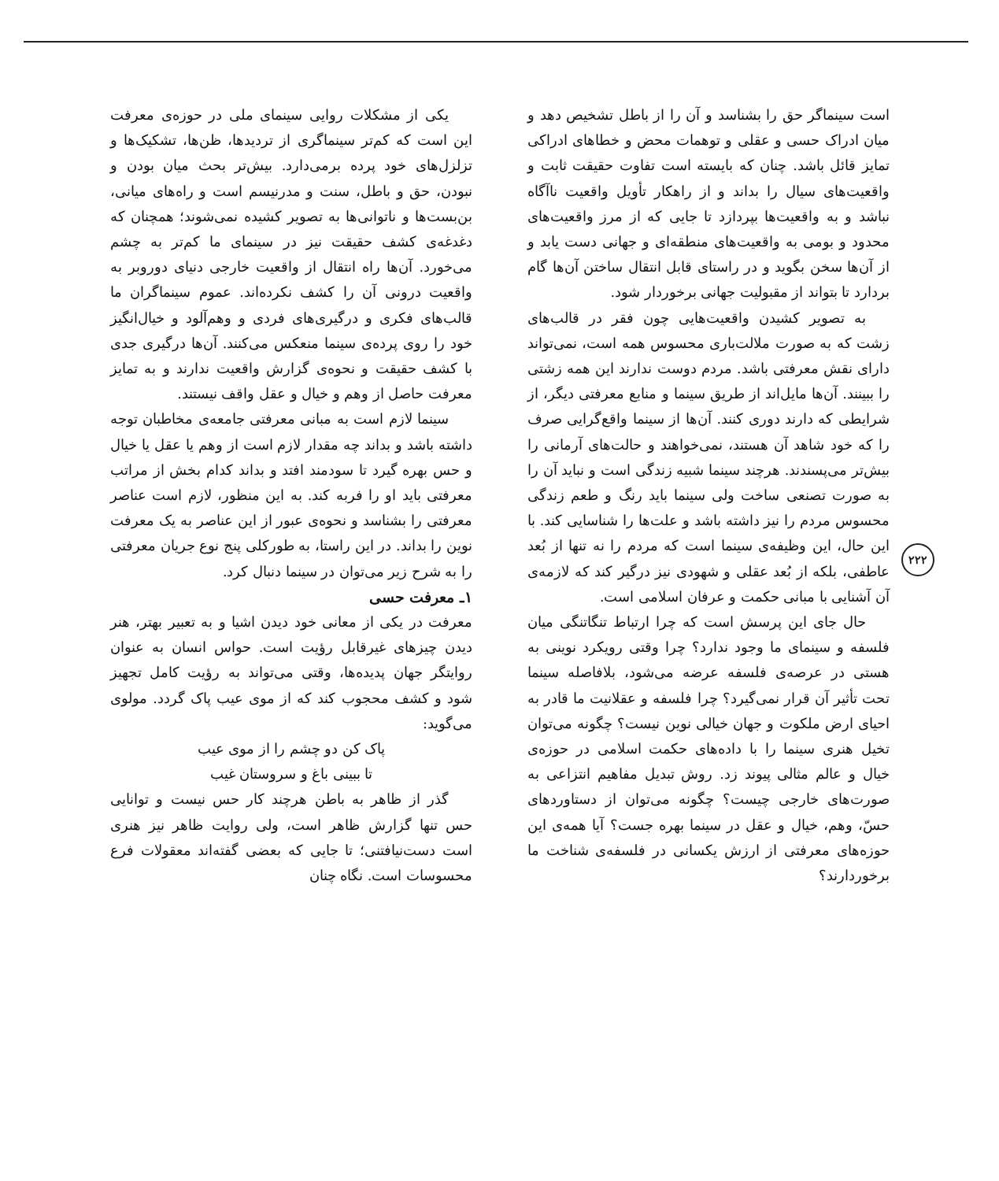است سینماگر حق را بشناسد و آن را از باطل تشخیص دهد و میان ادراک حسی و عقلی و توهمات محض و خطاهای ادراکی تمایز قائل باشد. چنان که بایسته است تفاوت حقیقت ثابت و واقعیت‌های سیال را بداند و از راهکار تأویل واقعیت ناآگاه نباشد و به واقعیت‌ها بپردازد تا جایی که از مرز واقعیت‌های محدود و بومی به واقعیت‌های منطقه‌ای و جهانی دست یابد و از آن‌ها سخن بگوید و در راستای قابل انتقال ساختن آن‌ها گام بردارد تا بتواند از مقبولیت جهانی برخوردار شود.
به تصویر کشیدن واقعیت‌هایی چون فقر در قالب‌های زشت که به صورت ملالت‌باری محسوس همه است، نمی‌تواند دارای نقش معرفتی باشد. مردم دوست ندارند این همه زشتی را ببینند. آن‌ها مایل‌اند از طریق سینما و منابع معرفتی دیگر، از شرایطی که دارند دوری کنند. آن‌ها از سینما واقع‌گرایی صرف را که خود شاهد آن هستند، نمی‌خواهند و حالت‌های آرمانی را بیش‌تر می‌پسندند. هرچند سینما شبیه زندگی است و نباید آن را به صورت تصنعی ساخت ولی سینما باید رنگ و طعم زندگی محسوس مردم را نیز داشته باشد و علت‌ها را شناسایی کند. با این حال، این وظیفه‌ی سینما است که مردم را نه تنها از بُعد عاطفی، بلکه از بُعد عقلی و شهودی نیز درگیر کند که لازمه‌ی آن آشنایی با مبانی حکمت و عرفان اسلامی است.
حال جای این پرسش است که چرا ارتباط تنگاتنگی میان فلسفه و سینمای ما وجود ندارد؟ چرا وقتی رویکرد نوینی به هستی در عرصه‌ی فلسفه عرضه می‌شود، بلافاصله سینما تحت تأثیر آن قرار نمی‌گیرد؟ چرا فلسفه و عقلانیت ما قادر به احیای ارض ملکوت و جهان خیالی نوین نیست؟ چگونه می‌توان تخیل هنری سینما را با داده‌های حکمت اسلامی در حوزه‌ی خیال و عالم مثالی پیوند زد. روش تبدیل مفاهیم انتزاعی به صورت‌های خارجی چیست؟ چگونه می‌توان از دستاوردهای حسّ، وهم، خیال و عقل در سینما بهره جست؟ آیا همه‌ی این حوزه‌های معرفتی از ارزش یکسانی در فلسفه‌ی شناخت ما برخوردارند؟
یکی از مشکلات روایی سینمای ملی در حوزه‌ی معرفت این است که کم‌تر سینماگری از تردیدها، ظن‌ها، تشکیک‌ها و تزلزل‌های خود پرده برمی‌دارد. بیش‌تر بحث میان بودن و نبودن، حق و باطل، سنت و مدرنیسم است و راه‌های میانی، بن‌بست‌ها و ناتوانی‌ها به تصویر کشیده نمی‌شوند؛ همچنان که دغدغه‌ی کشف حقیقت نیز در سینمای ما کم‌تر به چشم می‌خورد. آن‌ها راه انتقال از واقعیت خارجی دنیای دوروبر به واقعیت درونی آن را کشف نکرده‌اند. عموم سینماگران ما قالب‌های فکری و درگیری‌های فردی و وهم‌آلود و خیال‌انگیز خود را روی پرده‌ی سینما منعکس می‌کنند. آن‌ها درگیری جدی با کشف حقیقت و نحوه‌ی گزارش واقعیت ندارند و به تمایز معرفت حاصل از وهم و خیال و عقل واقف نیستند.
سینما لازم است به مبانی معرفتی جامعه‌ی مخاطبان توجه داشته باشد و بداند چه مقدار لازم است از وهم یا عقل یا خیال و حس بهره گیرد تا سودمند افتد و بداند کدام بخش از مراتب معرفتی باید او را فربه کند. به این منظور، لازم است عناصر معرفتی را بشناسد و نحوه‌ی عبور از این عناصر به یک معرفت نوین را بداند. در این راستا، به طورکلی پنج نوع جریان معرفتی را به شرح زیر می‌توان در سینما دنبال کرد.
۱ـ معرفت حسی
معرفت در یکی از معانی خود دیدن اشیا و به تعبیر بهتر، هنر دیدن چیزهای غیرقابل رؤیت است. حواس انسان به عنوان روایتگر جهان پدیده‌ها، وقتی می‌تواند به رؤیت کامل تجهیز شود و کشف محجوب کند که از موی عیب پاک گردد. مولوی می‌گوید:
پاک کن دو چشم را از موی عیب
تا ببینی باغ و سروستان غیب
گذر از ظاهر به باطن هرچند کار حس نیست و توانایی حس تنها گزارش ظاهر است، ولی روایت ظاهر نیز هنری است دست‌نیافتنی؛ تا جایی که بعضی گفته‌اند معقولات فرع محسوسات است. نگاه چنان
۲۲۲